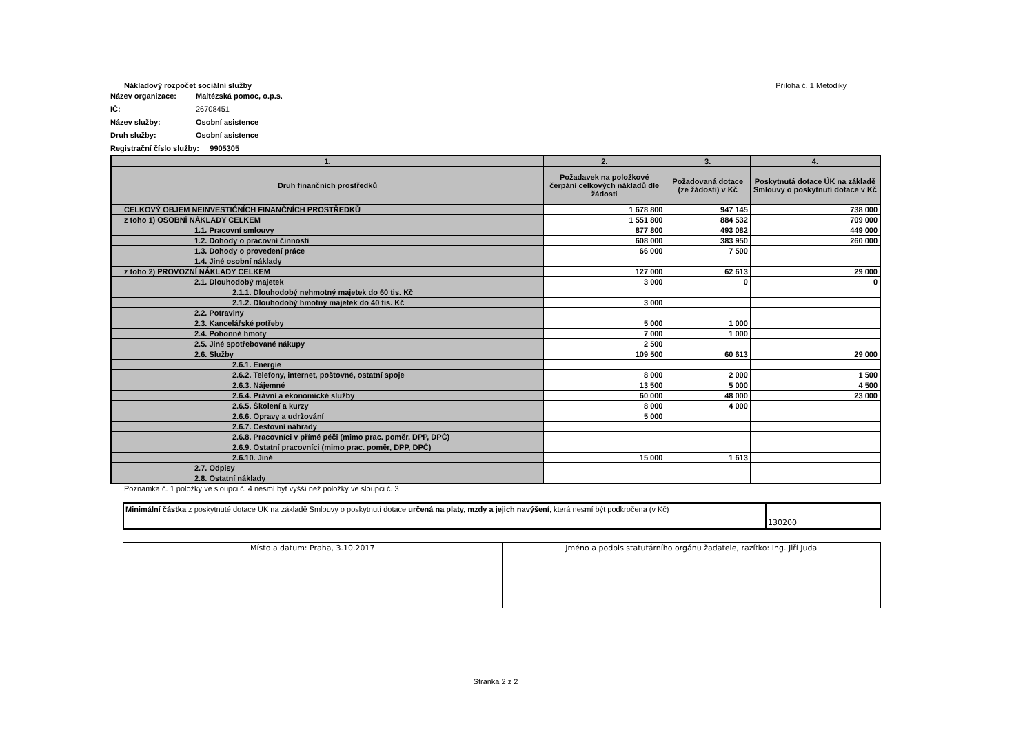Nákladový rozpočet sociální služby Příloha č. 1 Metodiky
Název organizace: Maltézská pomoc, o.p.s.
IČ: 26708451
Název služby: Osobní asistence
Druh služby: Osobní asistence
Registrační číslo služby: 9905305
| 1. | 2. | 3. | 4. |
| --- | --- | --- | --- |
| Druh finančních prostředků | Požadavek na položkové čerpání celkových nákladů dle žádosti | Požadovaná dotace (ze žádosti) v Kč | Poskytnutá dotace ÚK na základě Smlouvy o poskytnutí dotace v Kč |
| CELKOVÝ OBJEM NEINVESTIČNÍCH FINANČNÍCH PROSTŘEDKŮ | 1 678 800 | 947 145 | 738 000 |
| z toho 1) OSOBNÍ NÁKLADY CELKEM | 1 551 800 | 884 532 | 709 000 |
| 1.1. Pracovní smlouvy | 877 800 | 493 082 | 449 000 |
| 1.2. Dohody o pracovní činnosti | 608 000 | 383 950 | 260 000 |
| 1.3. Dohody o provedení práce | 66 000 | 7 500 | |
| 1.4. Jiné osobní náklady | | | |
| z toho 2) PROVOZNÍ NÁKLADY CELKEM | 127 000 | 62 613 | 29 000 |
| 2.1. Dlouhodobý majetek | 3 000 | 0 | 0 |
| 2.1.1. Dlouhodobý nehmotný majetek do 60 tis. Kč | | | |
| 2.1.2. Dlouhodobý hmotný majetek do 40 tis. Kč | 3 000 | | |
| 2.2. Potraviny | | | |
| 2.3. Kancelářské potřeby | 5 000 | 1 000 | |
| 2.4. Pohonné hmoty | 7 000 | 1 000 | |
| 2.5. Jiné spotřebované nákupy | 2 500 | | |
| 2.6. Služby | 109 500 | 60 613 | 29 000 |
| 2.6.1. Energie | | | |
| 2.6.2. Telefony, internet, poštovné, ostatní spoje | 8 000 | 2 000 | 1 500 |
| 2.6.3. Nájemné | 13 500 | 5 000 | 4 500 |
| 2.6.4. Právní a ekonomické služby | 60 000 | 48 000 | 23 000 |
| 2.6.5. Školení a kurzy | 8 000 | 4 000 | |
| 2.6.6. Opravy a udržování | 5 000 | | |
| 2.6.7. Cestovní náhrady | | | |
| 2.6.8. Pracovníci v přímé péči (mimo prac. poměr, DPP, DPČ) | | | |
| 2.6.9. Ostatní pracovníci (mimo prac. poměr, DPP, DPČ) | | | |
| 2.6.10. Jiné | 15 000 | 1 613 | |
| 2.7. Odpisy | | | |
| 2.8. Ostatní náklady | | | |
Poznámka č. 1 položky ve sloupci č. 4 nesmí být vyšší než položky ve sloupci č. 3
| Minimální částka z poskytnuté dotace ÚK na základě Smlouvy o poskytnutí dotace určená na platy, mzdy a jejich navýšení , která nesmí být podkročena (v Kč) | 130200 |
| Místo a datum: Praha, 3.10.2017 | Jméno a podpis statutárního orgánu žadatele, razítko: Ing. Jiří Juda |
Stránka 2 z 2